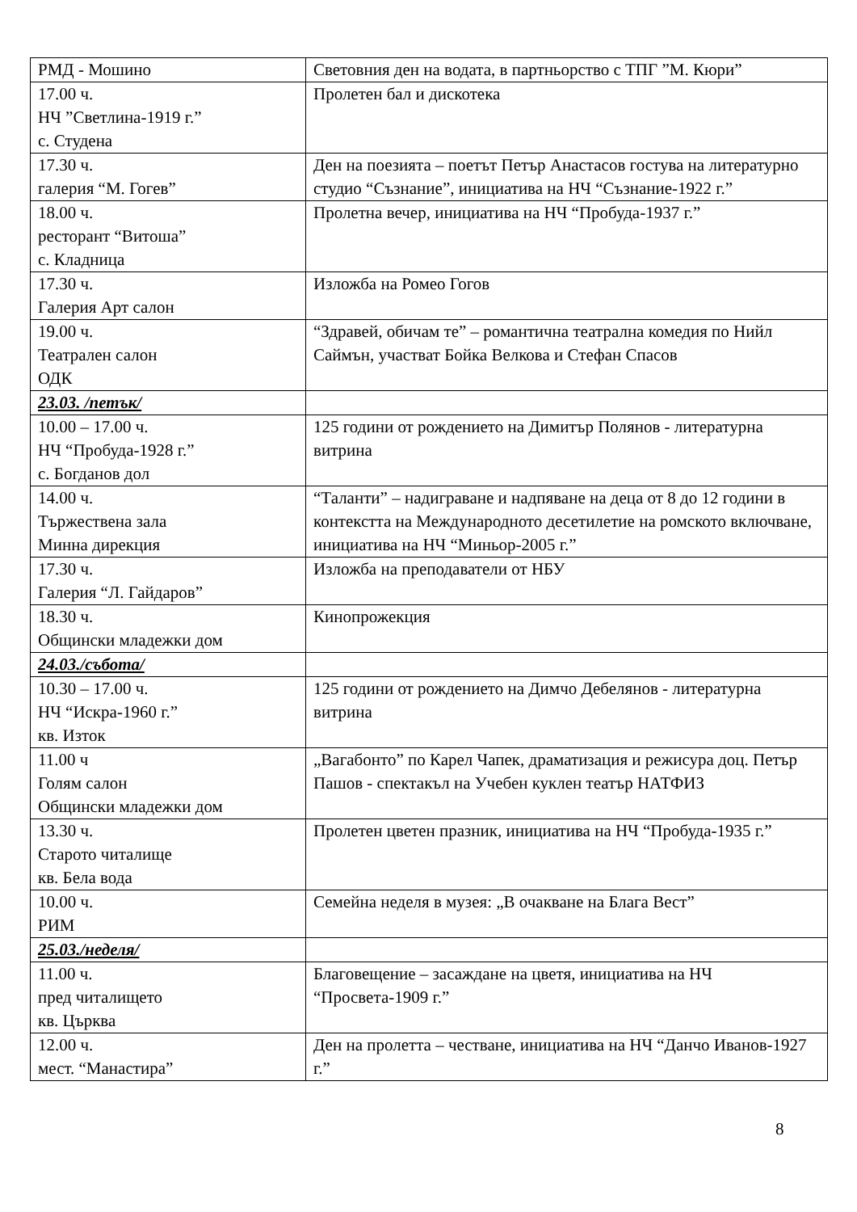| РМД - Мошино | Световния ден на водата, в партньорство с ТПГ ”М. Кюри” |
| 17.00 ч. НЧ ”Светлина-1919 г.” с. Студена | Пролетен бал и дискотека |
| 17.30 ч. галерия “М. Гогев” | Ден на поезията – поетът Петър Анастасов гостува на литературно студио “Съзнание”, инициатива на НЧ “Съзнание-1922 г.” |
| 18.00 ч. ресторант “Витоша” с. Кладница | Пролетна вечер, инициатива на НЧ “Пробуда-1937 г.” |
| 17.30 ч. Галерия Арт салон | Изложба на Ромео Гогов |
| 19.00 ч. Театрален салон ОДК | “Здравей, обичам те” – романтична театрална комедия по Нийл Саймън, участват Бойка Велкова и Стефан Спасов |
| 23.03. /петък/ | |
| 10.00 – 17.00 ч. НЧ “Пробуда-1928 г.” с. Богданов дол | 125 години от рождението на Димитър Полянов - литературна витрина |
| 14.00 ч. Тържествена зала Минна дирекция | “Таланти” – надиграване и надпяване на деца от 8 до 12 години в контекстта на Международното десетилетие на ромското включване, инициатива на НЧ “Миньор-2005 г.” |
| 17.30 ч. Галерия “Л. Гайдаров” | Изложба на преподаватели от НБУ |
| 18.30 ч. Общински младежки дом | Кинопрожекция |
| 24.03./събота/ | |
| 10.30 – 17.00 ч. НЧ “Искра-1960 г.” кв. Изток | 125 години от рождението на Димчо Дебелянов - литературна витрина |
| 11.00 ч Голям салон Общински младежки дом | „Вагабонто” по Карел Чапек, драматизация и режисура доц. Петър Пашов - спектакъл на Учебен куклен театър НАТФИЗ |
| 13.30 ч. Старото читалище кв. Бела вода | Пролетен цветен празник, инициатива на НЧ “Пробуда-1935 г.” |
| 10.00 ч. РИМ | Семейна неделя в музея: „В очакване на Блага Вест” |
| 25.03./неделя/ | |
| 11.00 ч. пред читалището кв. Църква | Благовещение – засаждане на цветя, инициатива на НЧ “Просвета-1909 г.” |
| 12.00 ч. мест. “Манастира” | Ден на пролетта – честване, инициатива на НЧ “Данчо Иванов-1927 г.” |
8